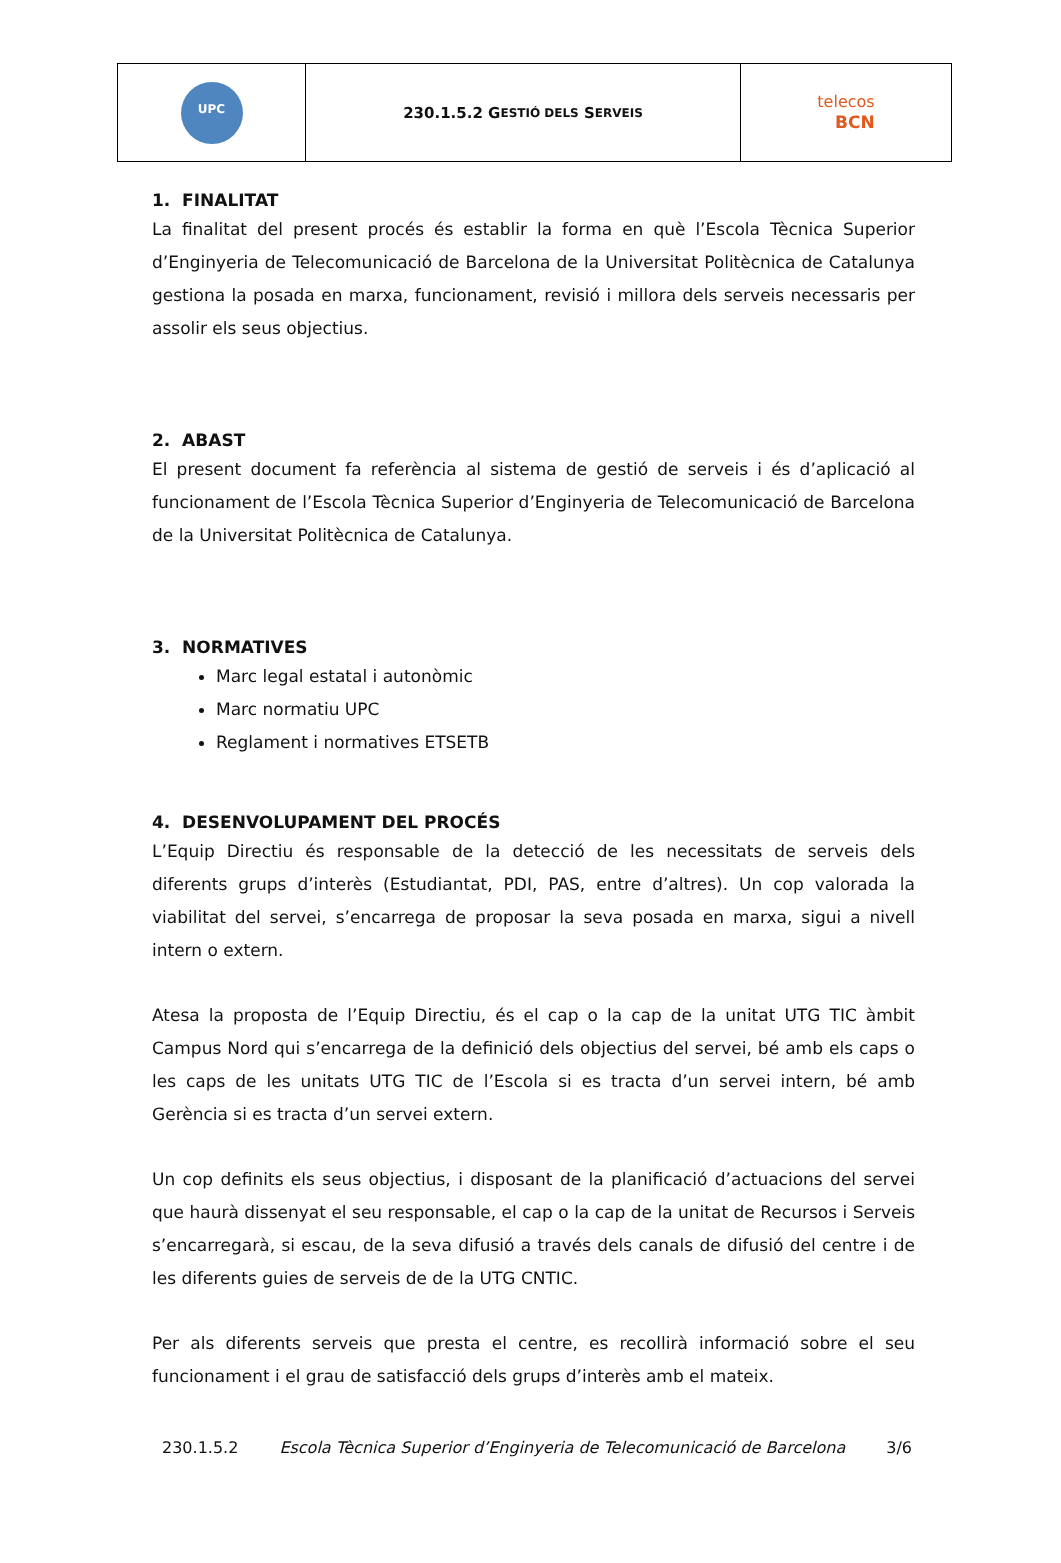UPC
230.1.5.2 G ESTIÓ DELS S ERVEIS
telecos
BCN
1. FINALITAT
La finalitat del present procés és establir la forma en què l’Escola Tècnica Superior d’Enginyeria de Telecomunicació de Barcelona de la Universitat Politècnica de Catalunya gestiona la posada en marxa, funcionament, revisió i millora dels serveis necessaris per assolir els seus objectius.
2. ABAST
El present document fa referència al sistema de gestió de serveis i és d’aplicació al funcionament de l’Escola Tècnica Superior d’Enginyeria de Telecomunicació de Barcelona de la Universitat Politècnica de Catalunya.
3. NORMATIVES
Marc legal estatal i autonòmic
Marc normatiu UPC
Reglament i normatives ETSETB
4. DESENVOLUPAMENT DEL PROCÉS
L’Equip Directiu és responsable de la detecció de les necessitats de serveis dels diferents grups d’interès (Estudiantat, PDI, PAS, entre d’altres). Un cop valorada la viabilitat del servei, s’encarrega de proposar la seva posada en marxa, sigui a nivell intern o extern.
Atesa la proposta de l’Equip Directiu, és el cap o la cap de la unitat UTG TIC àmbit Campus Nord qui s’encarrega de la definició dels objectius del servei, bé amb els caps o les caps de les unitats UTG TIC de l’Escola si es tracta d’un servei intern, bé amb Gerència si es tracta d’un servei extern.
Un cop definits els seus objectius, i disposant de la planificació d’actuacions del servei que haurà dissenyat el seu responsable, el cap o la cap de la unitat de Recursos i Serveis s’encarregarà, si escau, de la seva difusió a través dels canals de difusió del centre i de les diferents guies de serveis de de la UTG CNTIC.
Per als diferents serveis que presta el centre, es recollirà informació sobre el seu funcionament i el grau de satisfacció dels grups d’interès amb el mateix.
230.1.5.2 Escola Tècnica Superior d’Enginyeria de Telecomunicació de Barcelona 3/6